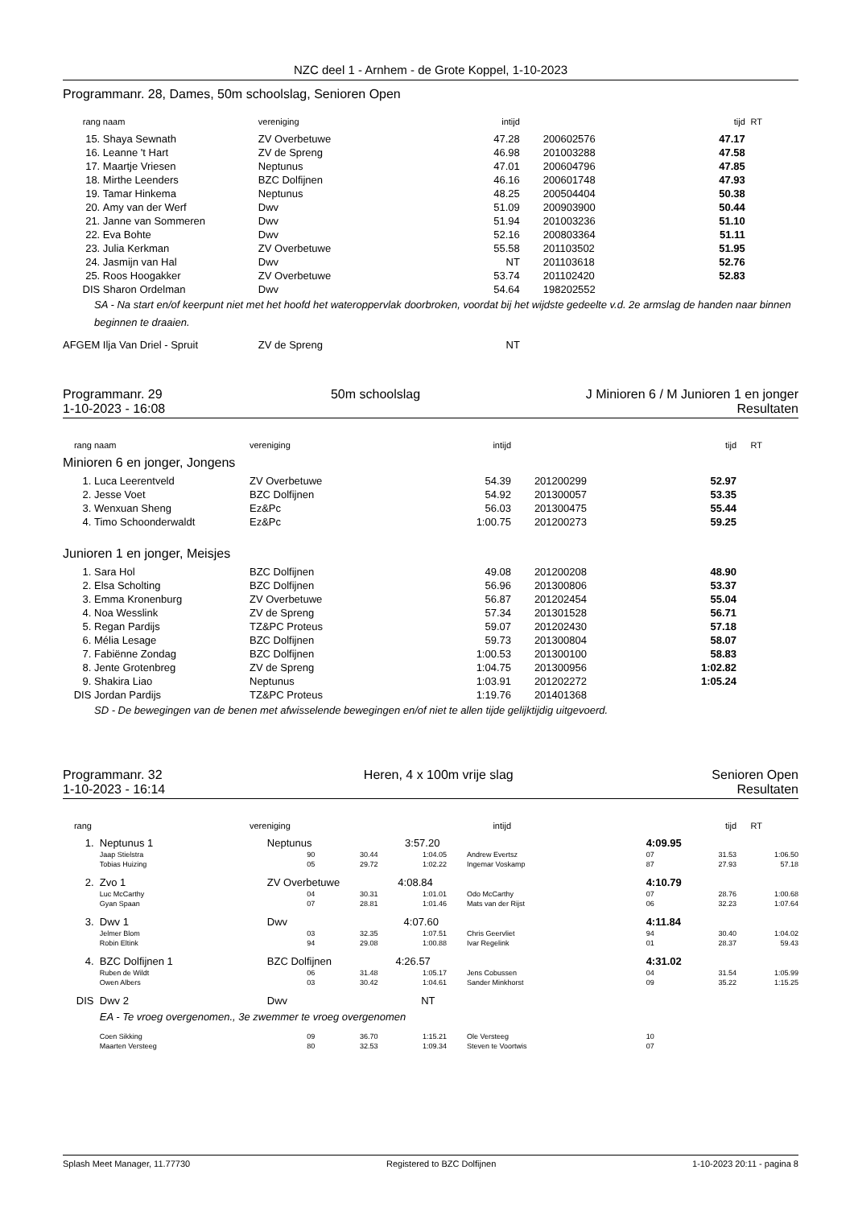NZC deel 1 - Arnhem - de Grote Koppel, 1-10-2023
Programmanr. 28, Dames, 50m schoolslag, Senioren Open
| rang | naam | vereniging | intijd | | tijd | RT |
| --- | --- | --- | --- | --- | --- | --- |
| 15. | Shaya Sewnath | ZV Overbetuwe | 47.28 | 200602576 | 47.17 | |
| 16. | Leanne 't Hart | ZV de Spreng | 46.98 | 201003288 | 47.58 | |
| 17. | Maartje Vriesen | Neptunus | 47.01 | 200604796 | 47.85 | |
| 18. | Mirthe Leenders | BZC Dolfijnen | 46.16 | 200601748 | 47.93 | |
| 19. | Tamar Hinkema | Neptunus | 48.25 | 200504404 | 50.38 | |
| 20. | Amy van der Werf | Dwv | 51.09 | 200903900 | 50.44 | |
| 21. | Janne van Sommeren | Dwv | 51.94 | 201003236 | 51.10 | |
| 22. | Eva Bohte | Dwv | 52.16 | 200803364 | 51.11 | |
| 23. | Julia Kerkman | ZV Overbetuwe | 55.58 | 201103502 | 51.95 | |
| 24. | Jasmijn van Hal | Dwv | NT | 201103618 | 52.76 | |
| 25. | Roos Hoogakker | ZV Overbetuwe | 53.74 | 201102420 | 52.83 | |
| DIS | Sharon Ordelman | Dwv | 54.64 | 198202552 | | |
| SA - Na start en/of keerpunt niet met het hoofd het wateroppervlak doorbroken, voordat bij het wijdste gedeelte v.d. 2e armslag de handen naar binnen beginnen te draaien. | | | | | | |
| AFGEM | Ilja Van Driel - Spruit | ZV de Spreng | NT | | | |
Programmanr. 29
1-10-2023 - 16:08
50m schoolslag J Minioren 6 / M Junioren 1 en jonger
Resultaten
| rang | naam | vereniging | intijd | | tijd | RT |
| --- | --- | --- | --- | --- | --- | --- |
| Minioren 6 en jonger, Jongens | | | | | | |
| 1. | Luca Leerentveld | ZV Overbetuwe | 54.39 | 201200299 | 52.97 | |
| 2. | Jesse Voet | BZC Dolfijnen | 54.92 | 201300057 | 53.35 | |
| 3. | Wenxuan Sheng | Ez&Pc | 56.03 | 201300475 | 55.44 | |
| 4. | Timo Schoonderwaldt | Ez&Pc | 1:00.75 | 201200273 | 59.25 | |
| Junioren 1 en jonger, Meisjes | | | | | | |
| 1. | Sara Hol | BZC Dolfijnen | 49.08 | 201200208 | 48.90 | |
| 2. | Elsa Scholting | BZC Dolfijnen | 56.96 | 201300806 | 53.37 | |
| 3. | Emma Kronenburg | ZV Overbetuwe | 56.87 | 201202454 | 55.04 | |
| 4. | Noa Wesslink | ZV de Spreng | 57.34 | 201301528 | 56.71 | |
| 5. | Regan Pardijs | TZ&PC Proteus | 59.07 | 201202430 | 57.18 | |
| 6. | Mélia Lesage | BZC Dolfijnen | 59.73 | 201300804 | 58.07 | |
| 7. | Fabiënne Zondag | BZC Dolfijnen | 1:00.53 | 201300100 | 58.83 | |
| 8. | Jente Grotenbreg | ZV de Spreng | 1:04.75 | 201300956 | 1:02.82 | |
| 9. | Shakira Liao | Neptunus | 1:03.91 | 201202272 | 1:05.24 | |
| DIS | Jordan Pardijs | TZ&PC Proteus | 1:19.76 | 201401368 | | |
| SD - De bewegingen van de benen met afwisselende bewegingen en/of niet te allen tijde gelijktijdig uitgevoerd. | | | | | | |
Programmanr. 32
1-10-2023 - 16:14
Heren, 4 x 100m vrije slag Senioren Open
Resultaten
| rang | | vereniging | intijd | | tijd | RT |
| --- | --- | --- | --- | --- | --- | --- |
| 1. | Neptunus 1 | Neptunus 3:57.20 | | | | 4:09.95 | | |
| | Jaap Stielstra | 90 | 30.44 | 1:04.05 | Andrew Evertsz | 07 | 31.53 | 1:06.50 |
| | Tobias Huizing | 05 | 29.72 | 1:02.22 | Ingemar Voskamp | 87 | 27.93 | 57.18 |
| 2. | Zvo 1 | ZV Overbetuwe 4:08.84 | | | | 4:10.79 | | |
| | Luc McCarthy | 04 | 30.31 | 1:01.01 | Odo McCarthy | 07 | 28.76 | 1:00.68 |
| | Gyan Spaan | 07 | 28.81 | 1:01.46 | Mats van der Rijst | 06 | 32.23 | 1:07.64 |
| 3. | Dwv 1 | Dwv 4:07.60 | | | | 4:11.84 | | |
| | Jelmer Blom | 03 | 32.35 | 1:07.51 | Chris Geervliet | 94 | 30.40 | 1:04.02 |
| | Robin Eltink | 94 | 29.08 | 1:00.88 | Ivar Regelink | 01 | 28.37 | 59.43 |
| 4. | BZC Dolfijnen 1 | BZC Dolfijnen 4:26.57 | | | | 4:31.02 | | |
| | Ruben de Wildt | 06 | 31.48 | 1:05.17 | Jens Cobussen | 04 | 31.54 | 1:05.99 |
| | Owen Albers | 03 | 30.42 | 1:04.61 | Sander Minkhorst | 09 | 35.22 | 1:15.25 |
| DIS | Dwv 2 | Dwv NT | | | | | | |
| | EA - Te vroeg overgenomen., 3e zwemmer te vroeg overgenomen | | | | | | | |
| | Coen Sikking | 09 | 36.70 | 1:15.21 | Ole Versteeg | 10 | | |
| | Maarten Versteeg | 80 | 32.53 | 1:09.34 | Steven te Voortwis | 07 | | |
Splash Meet Manager, 11.77730 Registered to BZC Dolfijnen 1-10-2023 20:11 - pagina 8